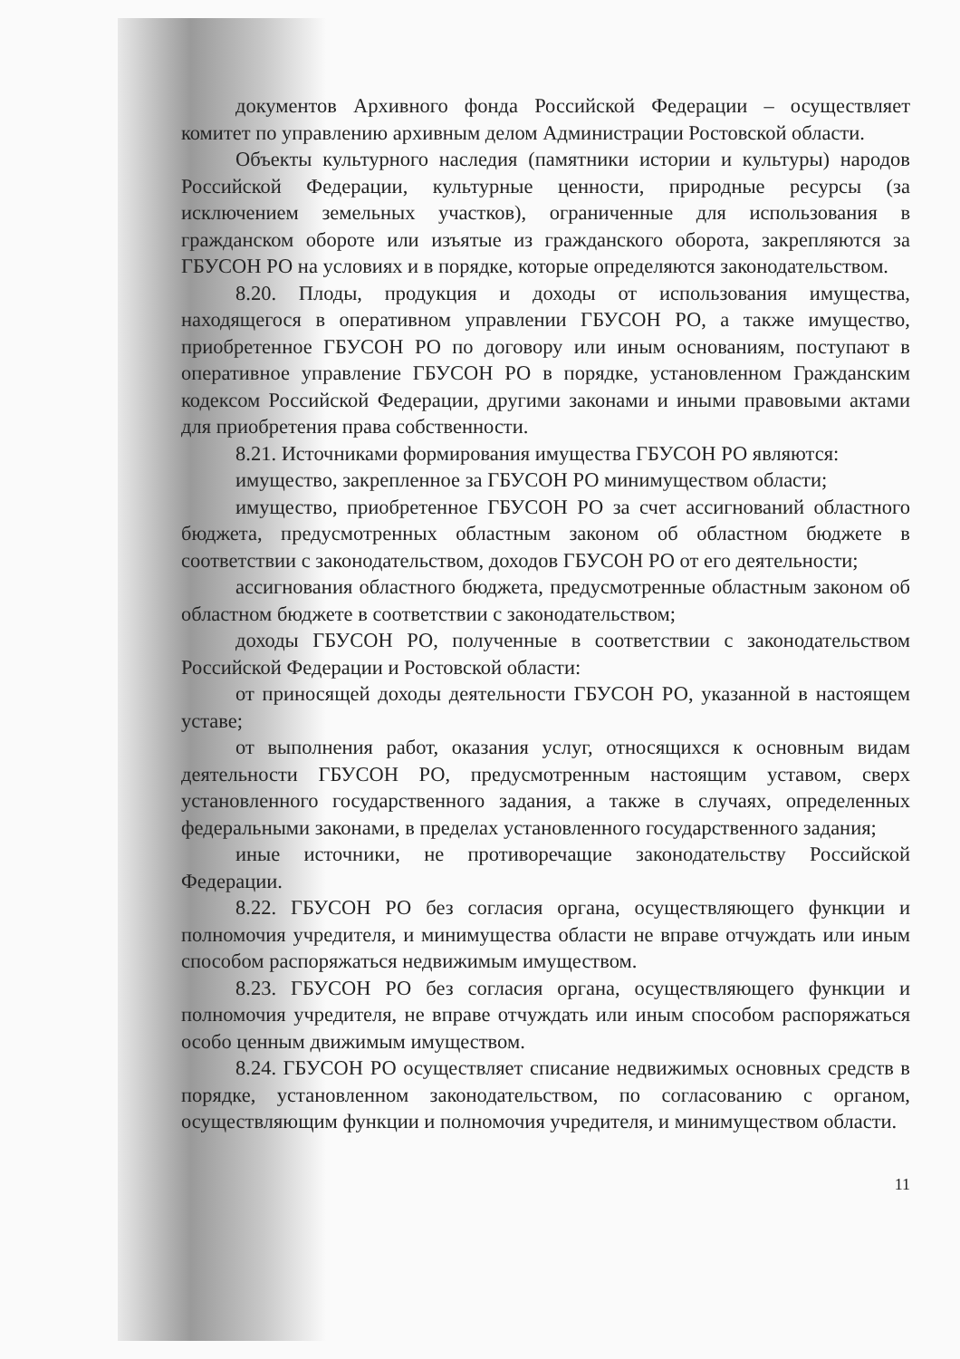документов Архивного фонда Российской Федерации – осуществляет комитет по управлению архивным делом Администрации Ростовской области.
Объекты культурного наследия (памятники истории и культуры) народов Российской Федерации, культурные ценности, природные ресурсы (за исключением земельных участков), ограниченные для использования в гражданском обороте или изъятые из гражданского оборота, закрепляются за ГБУСОН РО на условиях и в порядке, которые определяются законодательством.
8.20. Плоды, продукция и доходы от использования имущества, находящегося в оперативном управлении ГБУСОН РО, а также имущество, приобретенное ГБУСОН РО по договору или иным основаниям, поступают в оперативное управление ГБУСОН РО в порядке, установленном Гражданским кодексом Российской Федерации, другими законами и иными правовыми актами для приобретения права собственности.
8.21. Источниками формирования имущества ГБУСОН РО являются:
имущество, закрепленное за ГБУСОН РО минимуществом области;
имущество, приобретенное ГБУСОН РО за счет ассигнований областного бюджета, предусмотренных областным законом об областном бюджете в соответствии с законодательством, доходов ГБУСОН РО от его деятельности;
ассигнования областного бюджета, предусмотренные областным законом об областном бюджете в соответствии с законодательством;
доходы ГБУСОН РО, полученные в соответствии с законодательством Российской Федерации и Ростовской области:
от приносящей доходы деятельности ГБУСОН РО, указанной в настоящем уставе;
от выполнения работ, оказания услуг, относящихся к основным видам деятельности ГБУСОН РО, предусмотренным настоящим уставом, сверх установленного государственного задания, а также в случаях, определенных федеральными законами, в пределах установленного государственного задания;
иные источники, не противоречащие законодательству Российской Федерации.
8.22. ГБУСОН РО без согласия органа, осуществляющего функции и полномочия учредителя, и минимущества области не вправе отчуждать или иным способом распоряжаться недвижимым имуществом.
8.23. ГБУСОН РО без согласия органа, осуществляющего функции и полномочия учредителя, не вправе отчуждать или иным способом распоряжаться особо ценным движимым имуществом.
8.24. ГБУСОН РО осуществляет списание недвижимых основных средств в порядке, установленном законодательством, по согласованию с органом, осуществляющим функции и полномочия учредителя, и минимуществом области.
11